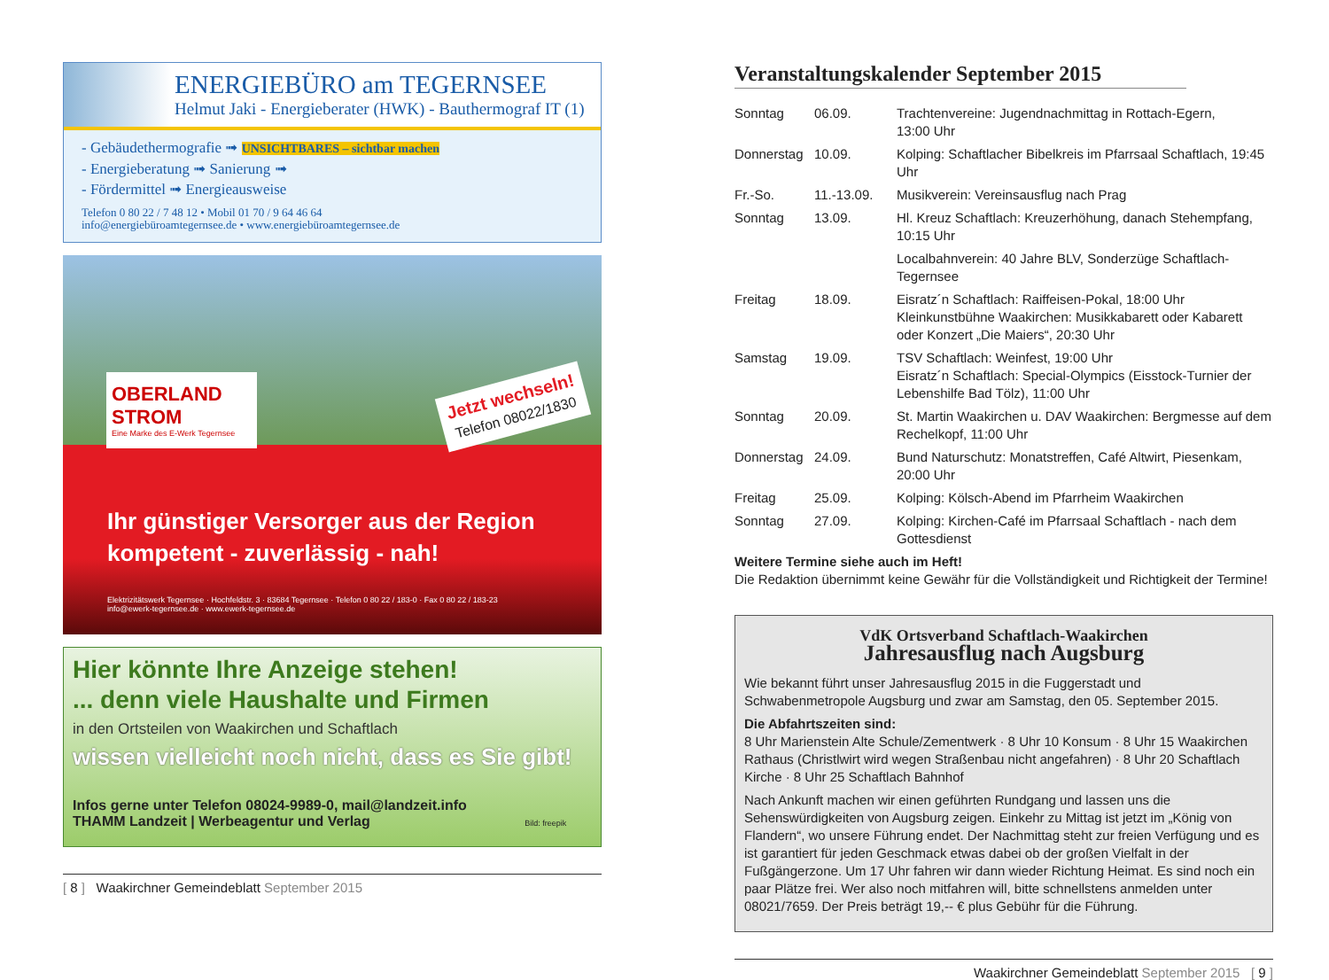ENERGIEBÜRO am TEGERNSEE
Helmut Jaki - Energieberater (HWK) - Bauthermograf IT (1)
- Gebäudethermografie ➟ UNSICHTBARES – sichtbar machen
- Energieberatung ➟ Sanierung ➟
- Fördermittel ➟ Energieausweise
Telefon 0 80 22 / 7 48 12 • Mobil 01 70 / 9 64 46 64
info@energiebüroamtegernsee.de • www.energiebüroamtegernsee.de
OBERLAND STROM
Eine Marke des E-Werk Tegernsee
Jetzt wechseln!
Telefon 08022/1830
Ihr günstiger Versorger aus der Region
kompetent - zuverlässig - nah!
Elektrizitätswerk Tegernsee · Hochfeldstr. 3 · 83684 Tegernsee · Telefon 0 80 22 / 183-0 · Fax 0 80 22 / 183-23
info@ewerk-tegernsee.de · www.ewerk-tegernsee.de
Hier könnte Ihre Anzeige stehen!
... denn viele Haushalte und Firmen
in den Ortsteilen von Waakirchen und Schaftlach
wissen vielleicht noch nicht, dass es Sie gibt!
Infos gerne unter Telefon 08024-9989-0, mail@landzeit.info
THAMM Landzeit | Werbeagentur und Verlag Bild: freepik
[ 8 ] Waakirchner Gemeindeblatt September 2015
Veranstaltungskalender September 2015
| Sonntag | 06.09. | Trachtenvereine: Jugendnachmittag in Rottach-Egern, 13:00 Uhr |
| Donnerstag | 10.09. | Kolping: Schaftlacher Bibelkreis im Pfarrsaal Schaftlach, 19:45 Uhr |
| Fr.-So. | 11.-13.09. | Musikverein: Vereinsausflug nach Prag |
| Sonntag | 13.09. | Hl. Kreuz Schaftlach: Kreuzerhöhung, danach Stehempfang, 10:15 Uhr |
| | | Localbahnverein: 40 Jahre BLV, Sonderzüge Schaftlach-Tegernsee |
| Freitag | 18.09. | Eisratz´n Schaftlach: Raiffeisen-Pokal, 18:00 Uhr Kleinkunstbühne Waakirchen: Musikkabarett oder Kabarett oder Konzert „Die Maiers“, 20:30 Uhr |
| Samstag | 19.09. | TSV Schaftlach: Weinfest, 19:00 Uhr Eisratz´n Schaftlach: Special-Olympics (Eisstock-Turnier der Lebenshilfe Bad Tölz), 11:00 Uhr |
| Sonntag | 20.09. | St. Martin Waakirchen u. DAV Waakirchen: Bergmesse auf dem Rechelkopf, 11:00 Uhr |
| Donnerstag | 24.09. | Bund Naturschutz: Monatstreffen, Café Altwirt, Piesenkam, 20:00 Uhr |
| Freitag | 25.09. | Kolping: Kölsch-Abend im Pfarrheim Waakirchen |
| Sonntag | 27.09. | Kolping: Kirchen-Café im Pfarrsaal Schaftlach - nach dem Gottesdienst |
Weitere Termine siehe auch im Heft!
Die Redaktion übernimmt keine Gewähr für die Vollständigkeit und Richtigkeit der Termine!
VdK Ortsverband Schaftlach-Waakirchen
Jahresausflug nach Augsburg
Wie bekannt führt unser Jahresausflug 2015 in die Fuggerstadt und Schwabenmetropole Augsburg und zwar am Samstag, den 05. September 2015.
Die Abfahrtszeiten sind:
8 Uhr Marienstein Alte Schule/Zementwerk · 8 Uhr 10 Konsum · 8 Uhr 15 Waakirchen Rathaus (Christlwirt wird wegen Straßenbau nicht angefahren) · 8 Uhr 20 Schaftlach Kirche · 8 Uhr 25 Schaftlach Bahnhof
Nach Ankunft machen wir einen geführten Rundgang und lassen uns die Sehenswürdigkeiten von Augsburg zeigen. Einkehr zu Mittag ist jetzt im „König von Flandern“, wo unsere Führung endet. Der Nachmittag steht zur freien Verfügung und es ist garantiert für jeden Geschmack etwas dabei ob der großen Vielfalt in der Fußgängerzone. Um 17 Uhr fahren wir dann wieder Richtung Heimat. Es sind noch ein paar Plätze frei. Wer also noch mitfahren will, bitte schnellstens anmelden unter 08021/7659. Der Preis beträgt 19,-- € plus Gebühr für die Führung.
Waakirchner Gemeindeblatt September 2015 [ 9 ]